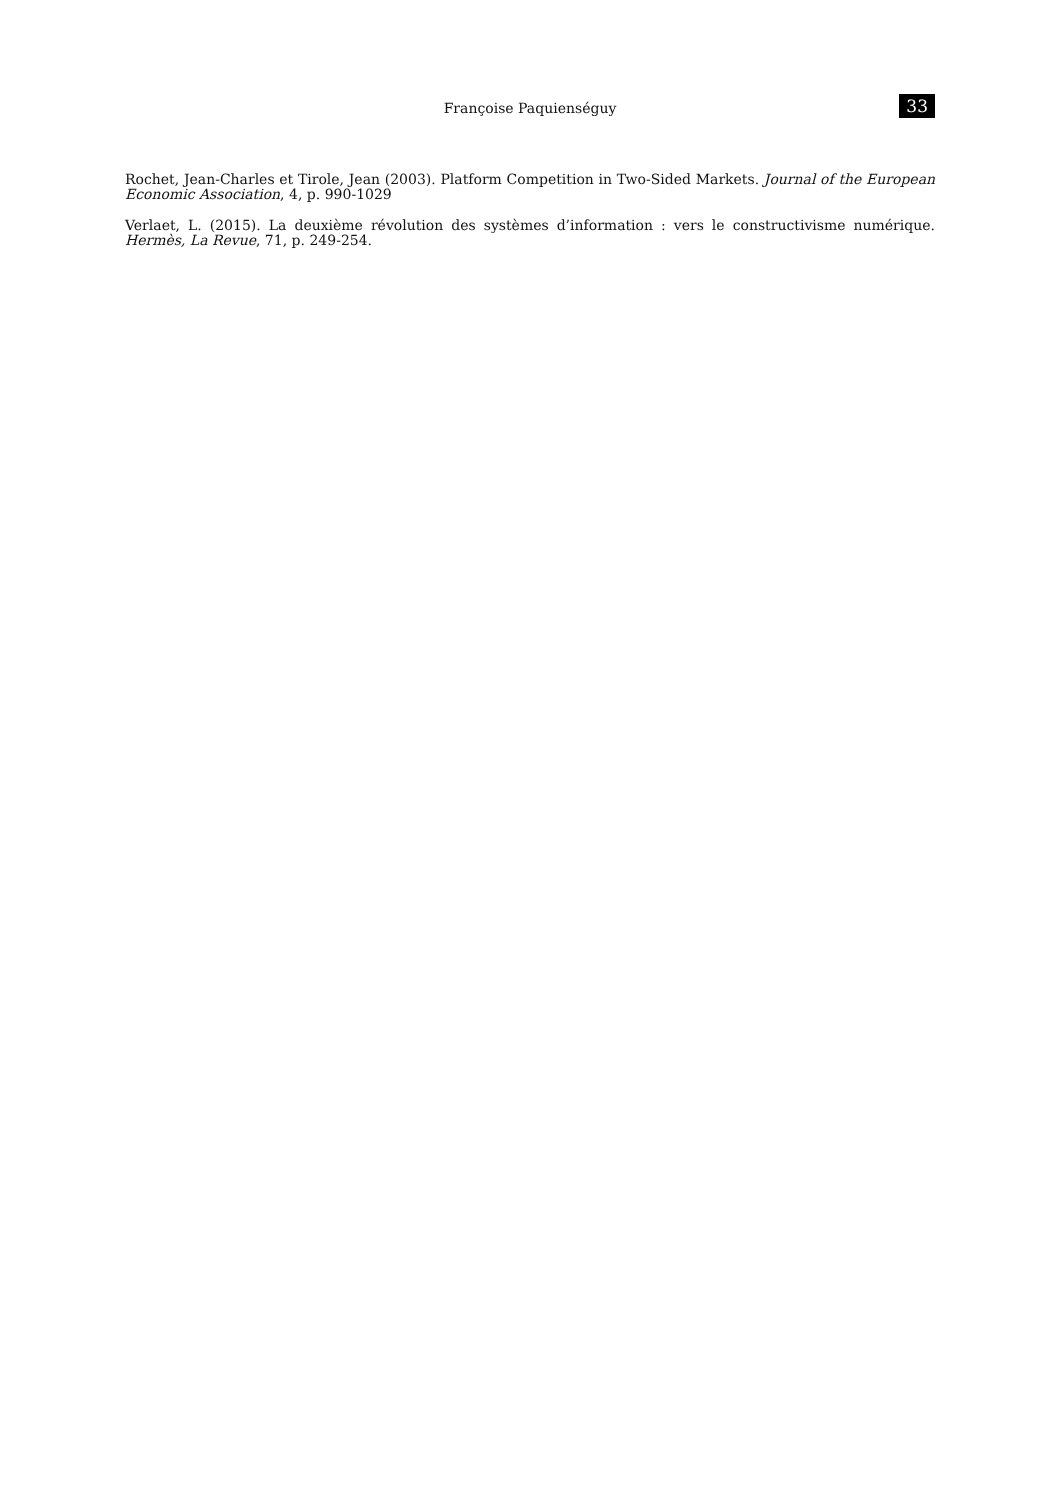Françoise Paquienséguy 33
Rochet, Jean-Charles et Tirole, Jean (2003). Platform Competition in Two-Sided Markets. Journal of the European Economic Association, 4, p. 990-1029
Verlaet, L. (2015). La deuxième révolution des systèmes d’information : vers le constructivisme numérique. Hermès, La Revue, 71, p. 249-254.